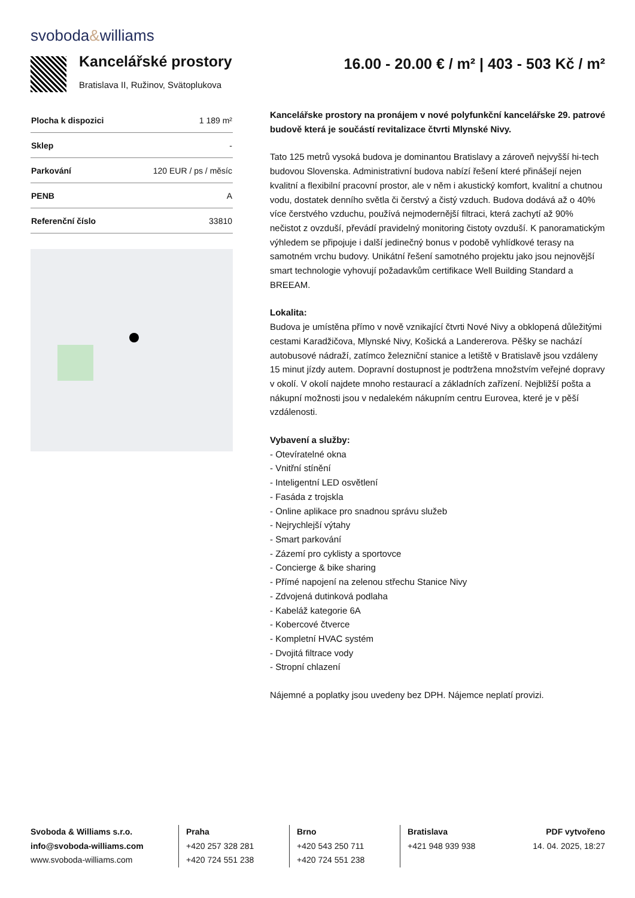svoboda&williams
Kancelářské prostory
Bratislava II, Ružinov, Svätoplukova
16.00 - 20.00 € / m² | 403 - 503 Kč / m²
| Plocha k dispozici | 1 189 m² |
| Sklep | - |
| Parkování | 120 EUR / ps / měsíc |
| PENB | A |
| Referenční číslo | 33810 |
Kancelářske prostory na pronájem v nové polyfunkční kancelářske 29. patrové budově která je součástí revitalizace čtvrti Mlynské Nivy.
Tato 125 metrů vysoká budova je dominantou Bratislavy a zároveň nejvyšší hi-tech budovou Slovenska. Administrativní budova nabízí řešení které přinášejí nejen kvalitní a flexibilní pracovní prostor, ale v něm i akustický komfort, kvalitní a chutnou vodu, dostatek denního světla či čerstvý a čistý vzduch. Budova dodává až o 40% více čerstvého vzduchu, používá nejmodernější filtraci, která zachytí až 90% nečistot z ovzduší, převádí pravidelný monitoring čistoty ovzduší. K panoramatickým výhledem se připojuje i další jedinečný bonus v podobě vyhlídkové terasy na samotném vrchu budovy. Unikátní řešení samotného projektu jako jsou nejnovější smart technologie vyhovují požadavkům certifikace Well Building Standard a BREEAM.
Lokalita:
Budova je umístěna přímo v nově vznikající čtvrti Nové Nivy a obklopená důležitými cestami Karadžičova, Mlynské Nivy, Košická a Landererova. Pěšky se nachází autobusové nádraží, zatímco železniční stanice a letiště v Bratislavě jsou vzdáleny 15 minut jízdy autem. Dopravní dostupnost je podtržena množstvím veřejné dopravy v okolí. V okolí najdete mnoho restaurací a základních zařízení. Nejbližší pošta a nákupní možnosti jsou v nedalekém nákupním centru Eurovea, které je v pěší vzdálenosti.
Vybavení a služby:
- Otevíratelné okna
- Vnitřní stínění
- Inteligentní LED osvětlení
- Fasáda z trojskla
- Online aplikace pro snadnou správu služeb
- Nejrychlejší výtahy
- Smart parkování
- Zázemí pro cyklisty a sportovce
- Concierge & bike sharing
- Přímé napojení na zelenou střechu Stanice Nivy
- Zdvojená dutinková podlaha
- Kabeláž kategorie 6A
- Kobercové čtverce
- Kompletní HVAC systém
- Dvojitá filtrace vody
- Stropní chlazení
Nájemné a poplatky jsou uvedeny bez DPH. Nájemce neplatí provizi.
Svoboda & Williams s.r.o.
info@svoboda-williams.com
www.svoboda-williams.com
Praha
+420 257 328 281
+420 724 551 238
Brno
+420 543 250 711
+420 724 551 238
Bratislava
+421 948 939 938
PDF vytvořeno
14. 04. 2025, 18:27